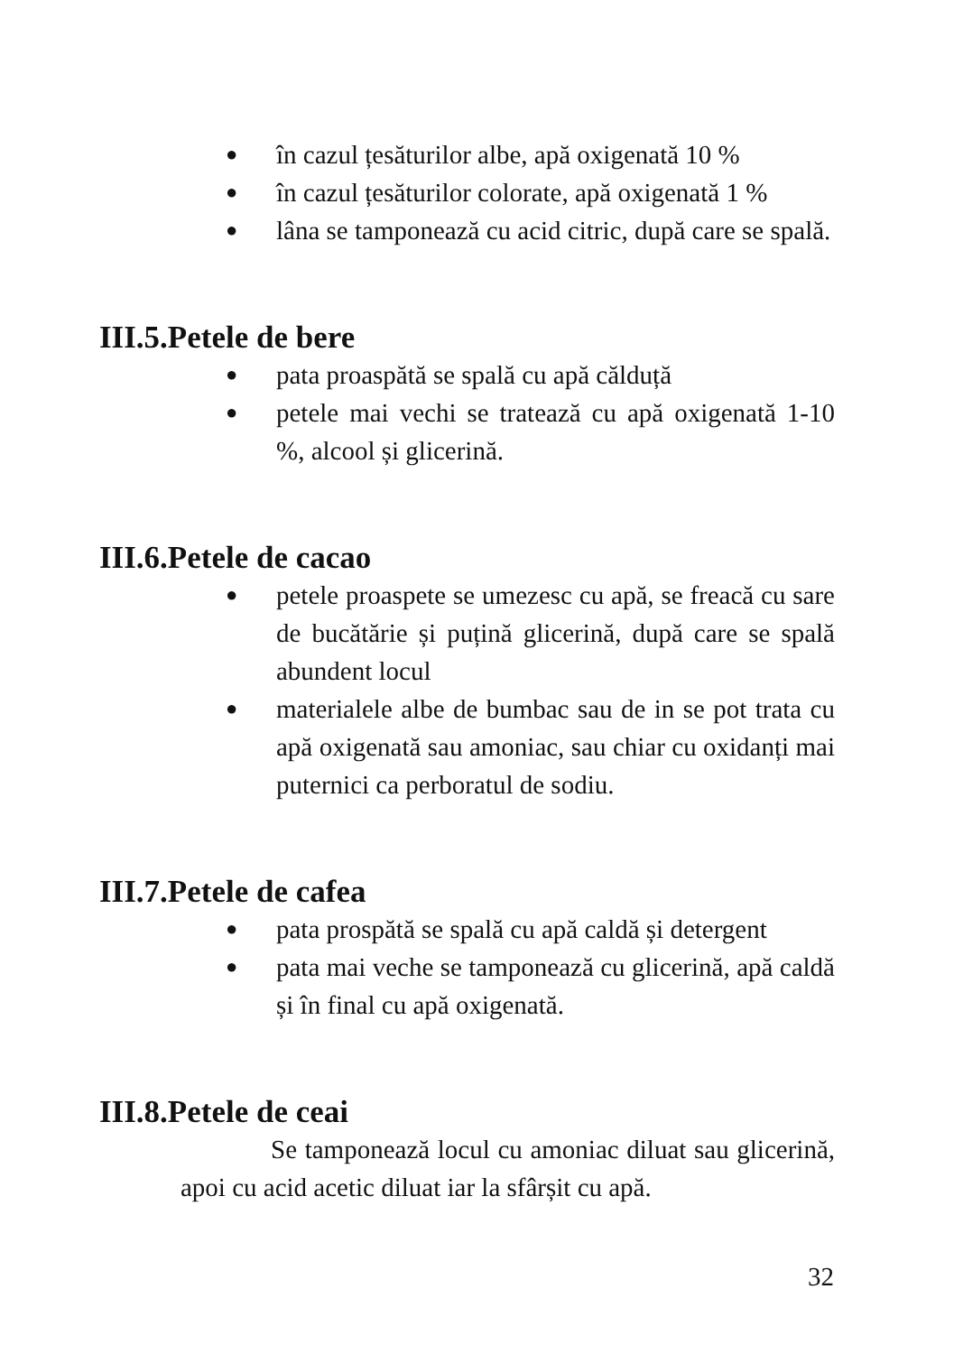● în cazul țesăturilor albe, apă oxigenată 10 %
● în cazul țesăturilor colorate, apă oxigenată 1 %
● lâna se tamponează cu acid citric, după care se spală.
III.5.Petele de bere
● pata proaspătă se spală cu apă călduță
● petele mai vechi se tratează cu apă oxigenată 1-10 %, alcool și glicerină.
III.6.Petele de cacao
● petele proaspete se umezesc cu apă, se freacă cu sare de bucătărie și puțină glicerină, după care se spală abundent locul
● materialele albe de bumbac sau de in se pot trata cu apă oxigenată sau amoniac, sau chiar cu oxidanți mai puternici ca perboratul de sodiu.
III.7.Petele de cafea
● pata prospătă se spală cu apă caldă și detergent
● pata mai veche se tamponează cu glicerină, apă caldă și în final cu apă oxigenată.
III.8.Petele de ceai
Se tamponează locul cu amoniac diluat sau glicerină, apoi cu acid acetic diluat iar la sfârșit cu apă.
32